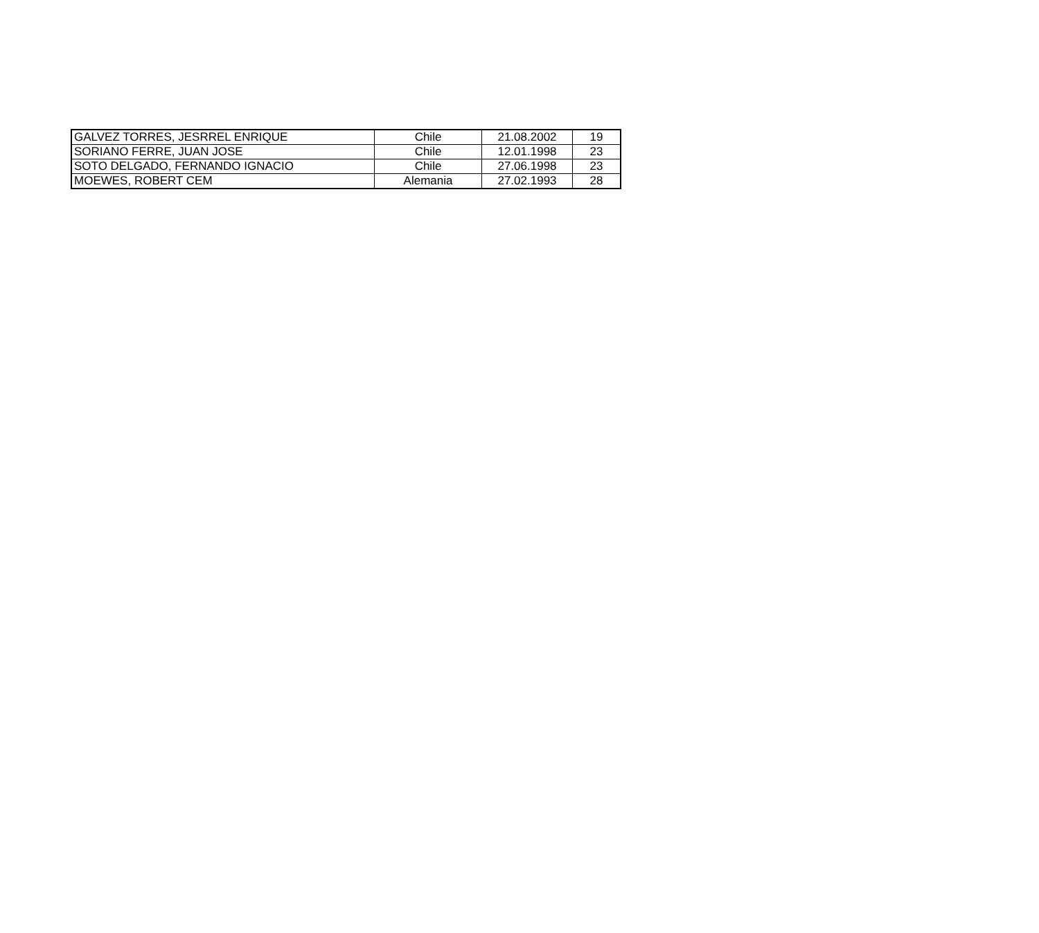| GALVEZ TORRES, JESRREL ENRIQUE | Chile | 21.08.2002 | 19 |
| SORIANO FERRE, JUAN JOSE | Chile | 12.01.1998 | 23 |
| SOTO DELGADO, FERNANDO IGNACIO | Chile | 27.06.1998 | 23 |
| MOEWES, ROBERT CEM | Alemania | 27.02.1993 | 28 |